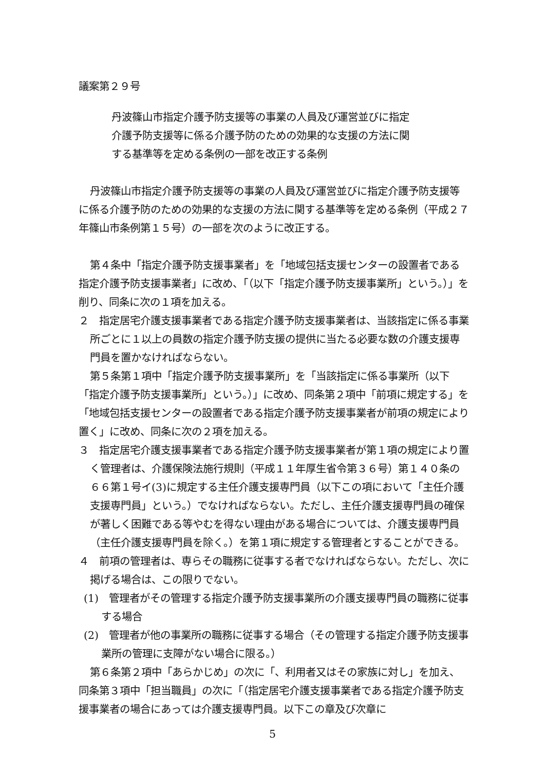議案第２９号
丹波篠山市指定介護予防支援等の事業の人員及び運営並びに指定
介護予防支援等に係る介護予防のための効果的な支援の方法に関
する基準等を定める条例の一部を改正する条例
丹波篠山市指定介護予防支援等の事業の人員及び運営並びに指定介護予防支援等に係る介護予防のための効果的な支援の方法に関する基準等を定める条例（平成２７年篠山市条例第１５号）の一部を次のように改正する。
第４条中「指定介護予防支援事業者」を「地域包括支援センターの設置者である指定介護予防支援事業者」に改め、「（以下「指定介護予防支援事業所」という。）」を削り、同条に次の１項を加える。
２　指定居宅介護支援事業者である指定介護予防支援事業者は、当該指定に係る事業所ごとに１以上の員数の指定介護予防支援の提供に当たる必要な数の介護支援専門員を置かなければならない。
第５条第１項中「指定介護予防支援事業所」を「当該指定に係る事業所（以下「指定介護予防支援事業所」という。）」に改め、同条第２項中「前項に規定する」を「地域包括支援センターの設置者である指定介護予防支援事業者が前項の規定により置く」に改め、同条に次の２項を加える。
３　指定居宅介護支援事業者である指定介護予防支援事業者が第１項の規定により置く管理者は、介護保険法施行規則（平成１１年厚生省令第３６号）第１４０条の６６第１号イ(3)に規定する主任介護支援専門員（以下この項において「主任介護支援専門員」という。）でなければならない。ただし、主任介護支援専門員の確保が著しく困難である等やむを得ない理由がある場合については、介護支援専門員（主任介護支援専門員を除く。）を第１項に規定する管理者とすることができる。
４　前項の管理者は、専らその職務に従事する者でなければならない。ただし、次に掲げる場合は、この限りでない。
(1)　管理者がその管理する指定介護予防支援事業所の介護支援専門員の職務に従事する場合
(2)　管理者が他の事業所の職務に従事する場合（その管理する指定介護予防支援事業所の管理に支障がない場合に限る。）
第６条第２項中「あらかじめ」の次に「、利用者又はその家族に対し」を加え、同条第３項中「担当職員」の次に「（指定居宅介護支援事業者である指定介護予防支援事業者の場合にあっては介護支援専門員。以下この章及び次章に
5